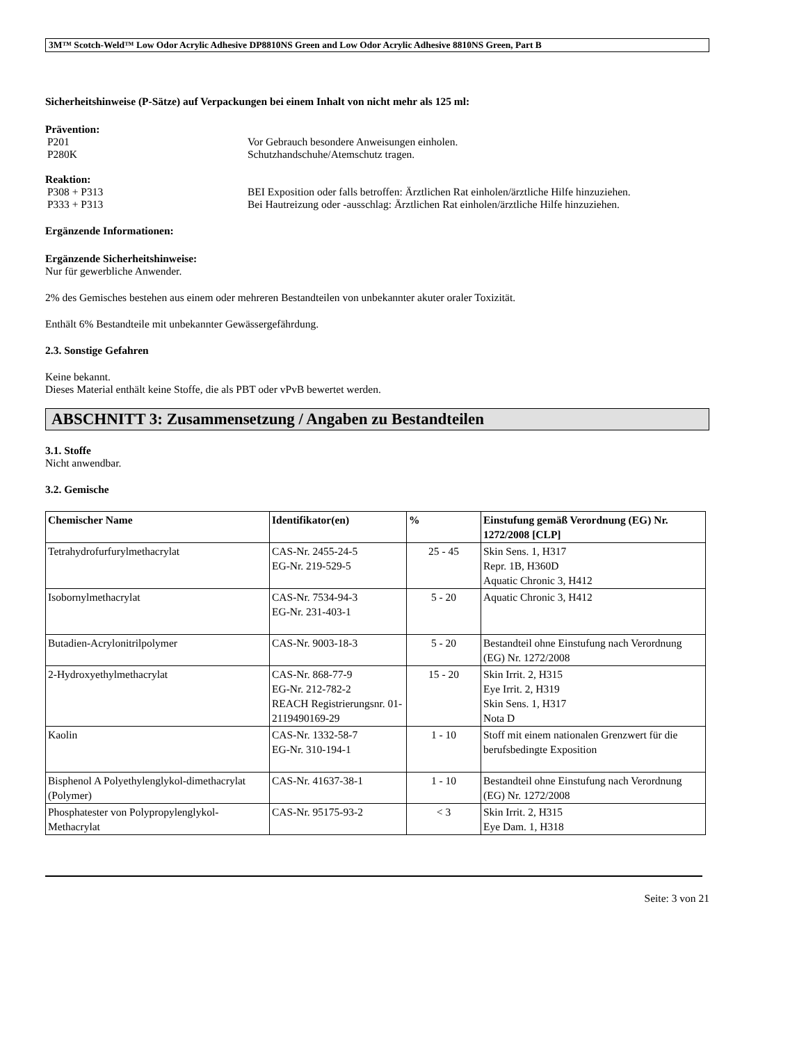3M™ Scotch-Weld™ Low Odor Acrylic Adhesive DP8810NS Green and Low Odor Acrylic Adhesive 8810NS Green, Part B
Sicherheitshinweise (P-Sätze) auf Verpackungen bei einem Inhalt von nicht mehr als 125 ml:
Prävention:
P201 Vor Gebrauch besondere Anweisungen einholen.
P280K Schutzhandschuhe/Atemschutz tragen.
Reaktion:
P308 + P313 BEI Exposition oder falls betroffen: Ärztlichen Rat einholen/ärztliche Hilfe hinzuziehen.
P333 + P313 Bei Hautreizung oder -ausschlag: Ärztlichen Rat einholen/ärztliche Hilfe hinzuziehen.
Ergänzende Informationen:
Ergänzende Sicherheitshinweise:
Nur für gewerbliche Anwender.
2% des Gemisches bestehen aus einem oder mehreren Bestandteilen von unbekannter akuter oraler Toxizität.
Enthält 6% Bestandteile mit unbekannter Gewässergefährdung.
2.3. Sonstige Gefahren
Keine bekannt.
Dieses Material enthält keine Stoffe, die als PBT oder vPvB bewertet werden.
ABSCHNITT 3: Zusammensetzung / Angaben zu Bestandteilen
3.1. Stoffe
Nicht anwendbar.
3.2. Gemische
| Chemischer Name | Identifikator(en) | % | Einstufung gemäß Verordnung (EG) Nr. 1272/2008 [CLP] |
| --- | --- | --- | --- |
| Tetrahydrofurfurylmethacrylat | CAS-Nr. 2455-24-5 EG-Nr. 219-529-5 | 25 - 45 | Skin Sens. 1, H317 Repr. 1B, H360D Aquatic Chronic 3, H412 |
| Isobornylmethacrylat | CAS-Nr. 7534-94-3 EG-Nr. 231-403-1 | 5 - 20 | Aquatic Chronic 3, H412 |
| Butadien-Acrylonitrilpolymer | CAS-Nr. 9003-18-3 | 5 - 20 | Bestandteil ohne Einstufung nach Verordnung (EG) Nr. 1272/2008 |
| 2-Hydroxyethylmethacrylat | CAS-Nr. 868-77-9 EG-Nr. 212-782-2 REACH Registrierungsnr. 01-2119490169-29 | 15 - 20 | Skin Irrit. 2, H315 Eye Irrit. 2, H319 Skin Sens. 1, H317 Nota D |
| Kaolin | CAS-Nr. 1332-58-7 EG-Nr. 310-194-1 | 1 - 10 | Stoff mit einem nationalen Grenzwert für die berufsbedingte Exposition |
| Bisphenol A Polyethylenglykol-dimethacrylat (Polymer) | CAS-Nr. 41637-38-1 | 1 - 10 | Bestandteil ohne Einstufung nach Verordnung (EG) Nr. 1272/2008 |
| Phosphatester von Polypropylenglykol-Methacrylat | CAS-Nr. 95175-93-2 | < 3 | Skin Irrit. 2, H315 Eye Dam. 1, H318 |
Seite: 3 von 21